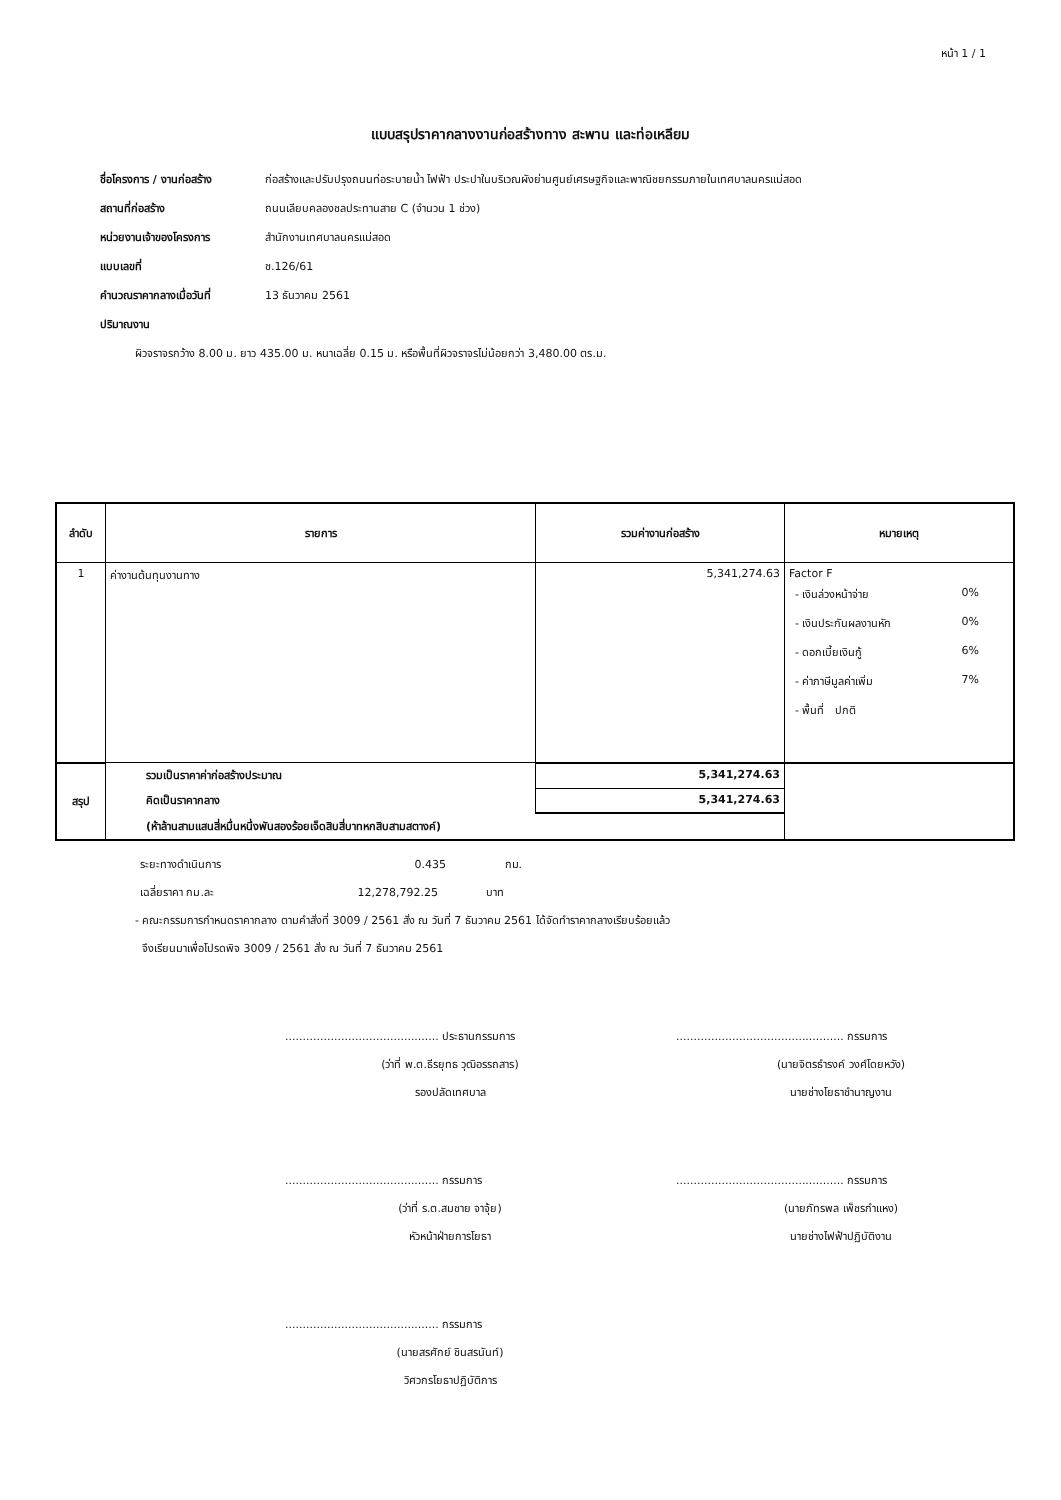หน้า 1 / 1
แบบสรุปราคากลางงานก่อสร้างทาง สะพาน และท่อเหลียม
ชื่อโครงการ / งานก่อสร้าง ก่อสร้างและปรับปรุงถนนท่อระบายน้ำ ไฟฟ้า ประปาในบริเวณผังย่านศูนย์เศรษฐกิจและพาณิชยกรรมภายในเทศบาลนครแม่สอด
สถานที่ก่อสร้าง ถนนเลียบคลองชลประทานสาย C (จำนวน 1 ช่วง)
หน่วยงานเจ้าของโครงการ สำนักงานเทศบาลนครแม่สอด
แบบเลขที่ ช.126/61
คำนวณราคากลางเมื่อวันที่ 13 ธันวาคม 2561
ปริมาณงาน
ผิวจราจรกว้าง 8.00 ม. ยาว 435.00 ม. หนาเฉลี่ย 0.15 ม. หรือพื้นที่ผิวจราจรไม่น้อยกว่า 3,480.00 ตร.ม.
| ลำดับ | รายการ | รวมค่างานก่อสร้าง | หมายเหตุ |
| --- | --- | --- | --- |
| 1 | ค่างานต้นทุนงานทาง | 5,341,274.63 | Factor F - เงินล่วงหน้าจ่าย 0% - เงินประกันผลงานหัก 0% - ดอกเบี้ยเงินกู้ 6% - ค่าภาษีมูลค่าเพิ่ม 7% - พื้นที่ ปกติ |
| สรุป | รวมเป็นราคาค่าก่อสร้างประมาณ | 5,341,274.63 | |
| | คิดเป็นราคากลาง | 5,341,274.63 | |
| | (ห้าล้านสามแสนสี่หมื่นหนึ่งพันสองร้อยเจ็ดสิบสี่บาทหกสิบสามสตางค์) | | |
ระยะทางดำเนินการ 0.435 กม.
เฉลี่ยราคา กม.ละ 12,278,792.25 บาท
- คณะกรรมการกำหนดราคากลาง ตามคำสั่งที่ 3009 / 2561 สั่ง ณ วันที่ 7 ธันวาคม 2561 ได้จัดทำราคากลางเรียบร้อยแล้ว
จึงเรียนมาเพื่อโปรดพิจ 3009 / 2561 สั่ง ณ วันที่ 7 ธันวาคม 2561
............................................ ประธานกรรมการ
(ว่าที่ พ.ต.ธีรยุทธ วุฒิอรรถสาร)
รองปลัดเทศบาล
................................................ กรรมการ
(นายจิตรธำรงค์ วงศ์โดยหวัง)
นายช่างโยธาชำนาญงาน
............................................ กรรมการ
(ว่าที่ ร.ต.สมชาย จาจุ้ย)
หัวหน้าฝ่ายการโยธา
................................................ กรรมการ
(นายภัทรพล เพ็ชรกำแหง)
นายช่างไฟฟ้าปฏิบัติงาน
............................................ กรรมการ
(นายสรศักย์ ชินสรนันท์)
วิศวกรโยธาปฏิบัติการ